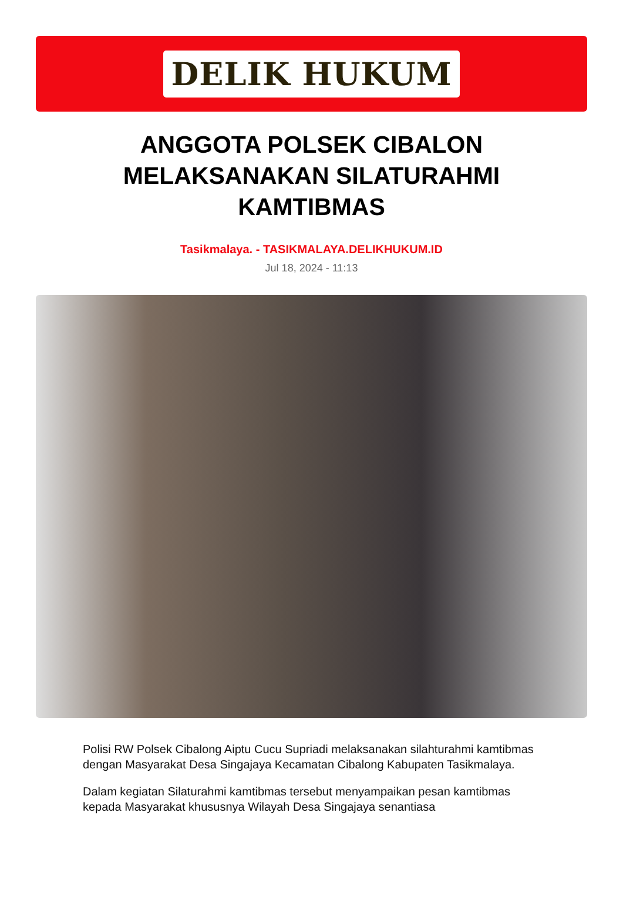DELIK HUKUM
ANGGOTA POLSEK CIBALON MELAKSANAKAN SILATURAHMI KAMTIBMAS
Tasikmalaya. - TASIKMALAYA.DELIKHUKUM.ID
Jul 18, 2024 - 11:13
Polisi RW Polsek Cibalong Aiptu Cucu Supriadi melaksanakan silahturahmi kamtibmas dengan Masyarakat Desa Singajaya Kecamatan Cibalong Kabupaten Tasikmalaya.
Dalam kegiatan Silaturahmi kamtibmas tersebut menyampaikan pesan kamtibmas kepada Masyarakat khususnya Wilayah Desa Singajaya senantiasa